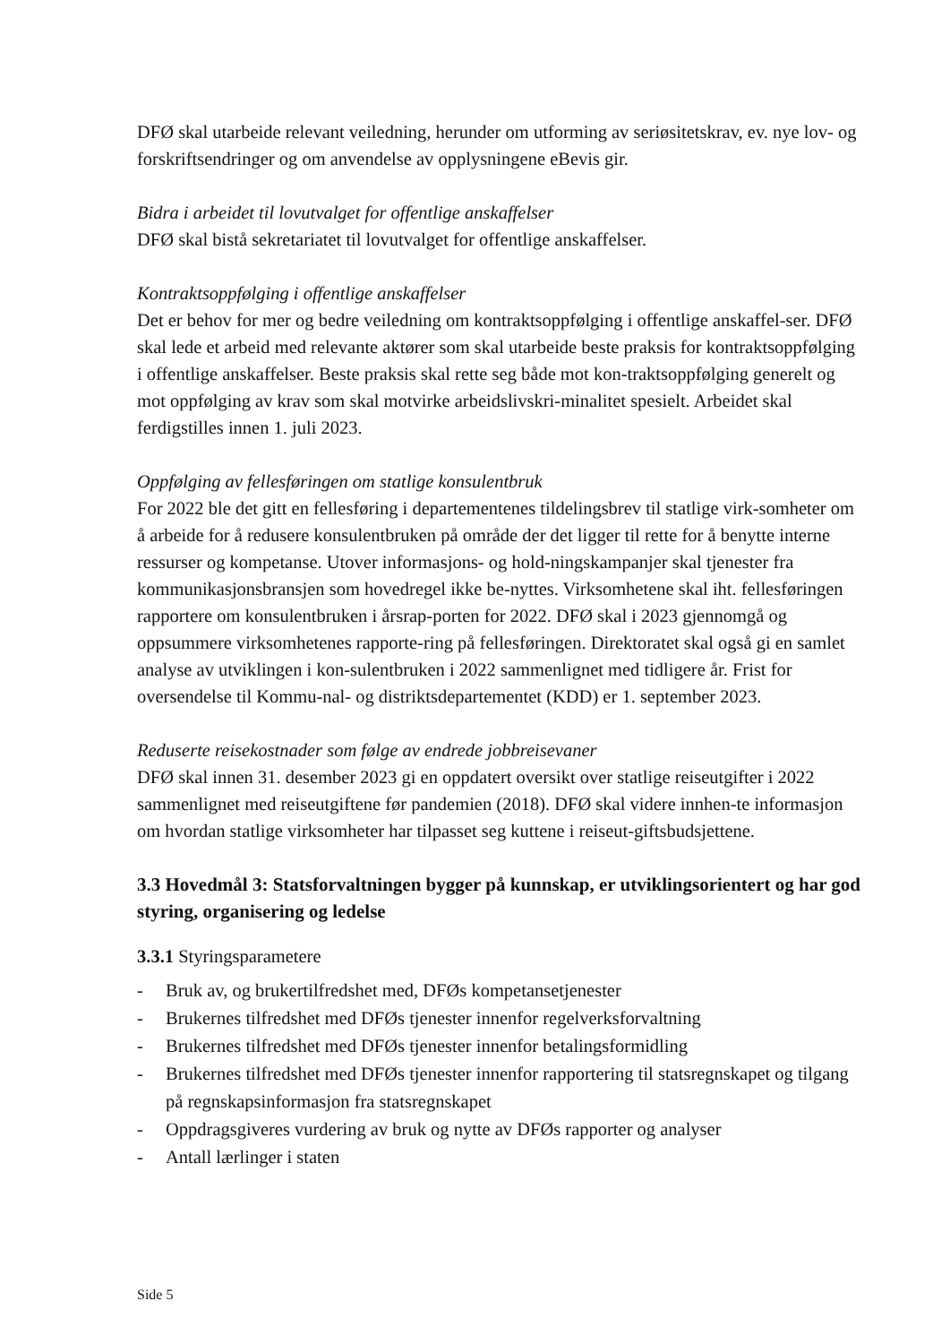DFØ skal utarbeide relevant veiledning, herunder om utforming av seriøsitetskrav, ev. nye lov- og forskriftsendringer og om anvendelse av opplysningene eBevis gir.
Bidra i arbeidet til lovutvalget for offentlige anskaffelser
DFØ skal bistå sekretariatet til lovutvalget for offentlige anskaffelser.
Kontraktsoppfølging i offentlige anskaffelser
Det er behov for mer og bedre veiledning om kontraktsoppfølging i offentlige anskaffel-ser. DFØ skal lede et arbeid med relevante aktører som skal utarbeide beste praksis for kontraktsoppfølging i offentlige anskaffelser. Beste praksis skal rette seg både mot kon-traktsoppfølging generelt og mot oppfølging av krav som skal motvirke arbeidslivskri-minalitet spesielt. Arbeidet skal ferdigstilles innen 1. juli 2023.
Oppfølging av fellesføringen om statlige konsulentbruk
For 2022 ble det gitt en fellesføring i departementenes tildelingsbrev til statlige virk-somheter om å arbeide for å redusere konsulentbruken på område der det ligger til rette for å benytte interne ressurser og kompetanse. Utover informasjons- og hold-ningskampanjer skal tjenester fra kommunikasjonsbransjen som hovedregel ikke be-nyttes. Virksomhetene skal iht. fellesføringen rapportere om konsulentbruken i årsrap-porten for 2022. DFØ skal i 2023 gjennomgå og oppsummere virksomhetenes rapporte-ring på fellesføringen. Direktoratet skal også gi en samlet analyse av utviklingen i kon-sulentbruken i 2022 sammenlignet med tidligere år. Frist for oversendelse til Kommu-nal- og distriktsdepartementet (KDD) er 1. september 2023.
Reduserte reisekostnader som følge av endrede jobbreisevaner
DFØ skal innen 31. desember 2023 gi en oppdatert oversikt over statlige reiseutgifter i 2022 sammenlignet med reiseutgiftene før pandemien (2018). DFØ skal videre innhen-te informasjon om hvordan statlige virksomheter har tilpasset seg kuttene i reiseut-giftsbudsjettene.
3.3 Hovedmål 3: Statsforvaltningen bygger på kunnskap, er utviklingsorientert og har god styring, organisering og ledelse
3.3.1 Styringsparametere
- Bruk av, og brukertilfredshet med, DFØs kompetansetjenester
- Brukernes tilfredshet med DFØs tjenester innenfor regelverksforvaltning
- Brukernes tilfredshet med DFØs tjenester innenfor betalingsformidling
- Brukernes tilfredshet med DFØs tjenester innenfor rapportering til statsregnskapet og tilgang på regnskapsinformasjon fra statsregnskapet
- Oppdragsgiveres vurdering av bruk og nytte av DFØs rapporter og analyser
- Antall lærlinger i staten
Side 5